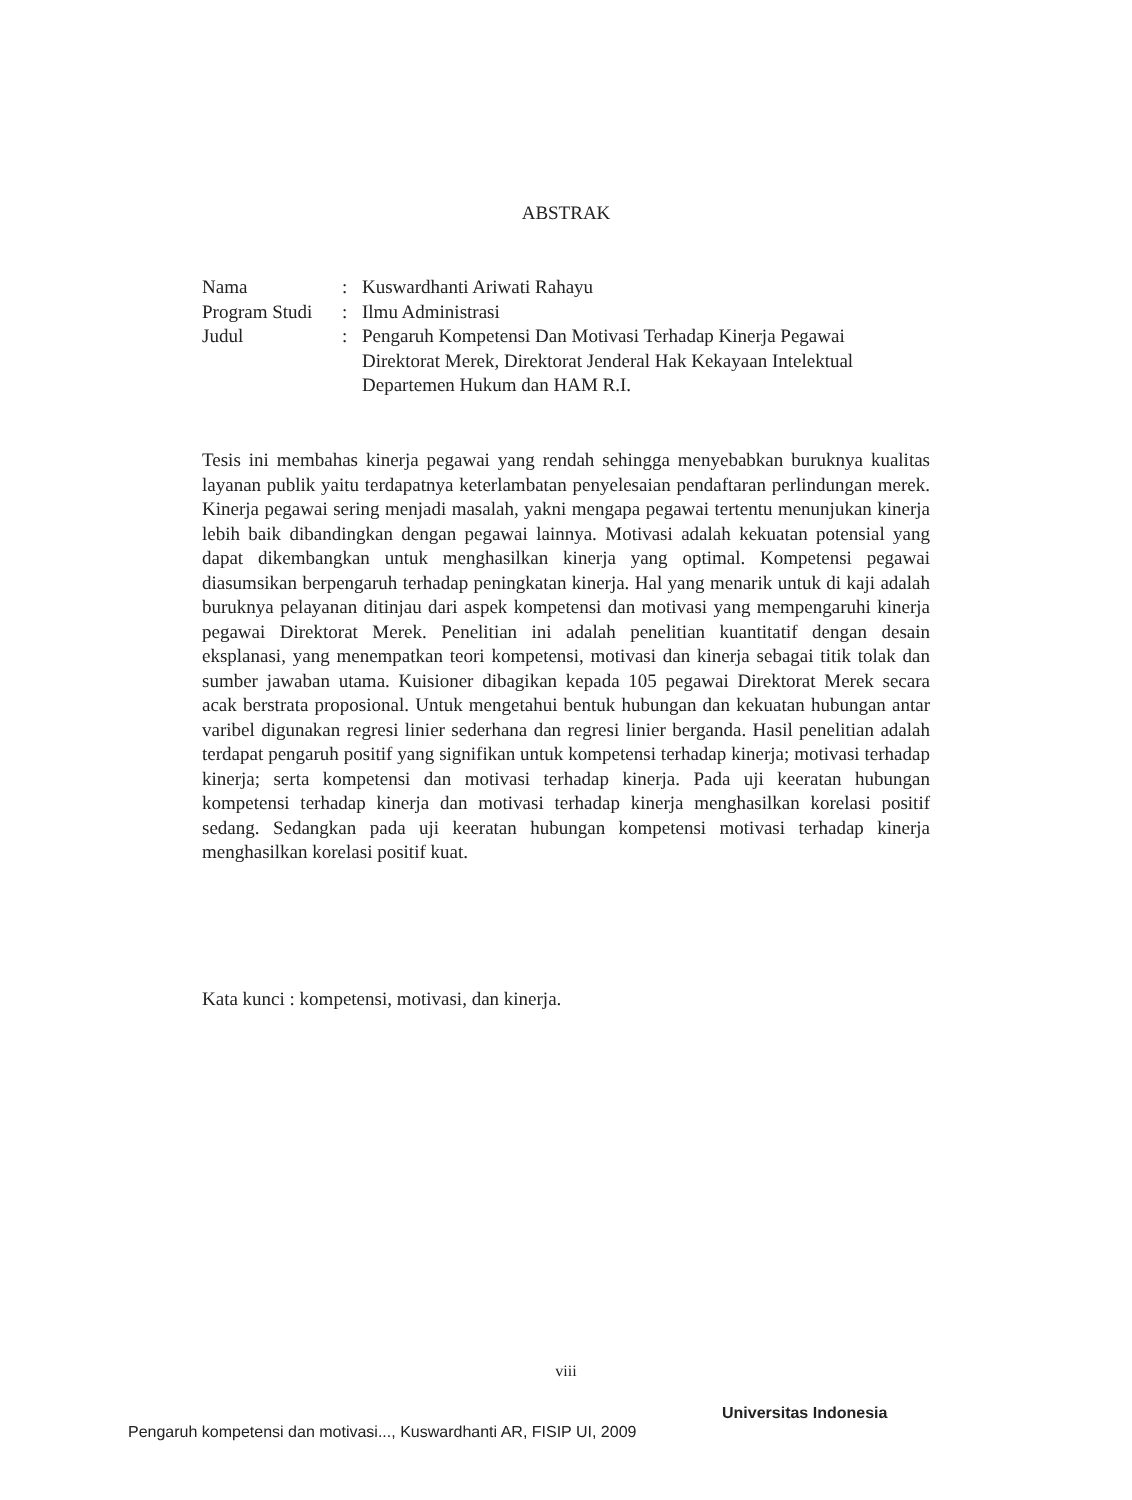ABSTRAK
| Nama | : | Kuswardhanti Ariwati Rahayu |
| Program Studi | : | Ilmu Administrasi |
| Judul | : | Pengaruh Kompetensi Dan Motivasi Terhadap Kinerja Pegawai Direktorat Merek, Direktorat Jenderal Hak Kekayaan Intelektual Departemen Hukum dan HAM R.I. |
Tesis ini membahas kinerja pegawai yang rendah sehingga menyebabkan buruknya kualitas layanan publik yaitu terdapatnya keterlambatan penyelesaian pendaftaran perlindungan merek. Kinerja pegawai sering menjadi masalah, yakni mengapa pegawai tertentu menunjukan kinerja lebih baik dibandingkan dengan pegawai lainnya. Motivasi adalah kekuatan potensial yang dapat dikembangkan untuk menghasilkan kinerja yang optimal. Kompetensi pegawai diasumsikan berpengaruh terhadap peningkatan kinerja. Hal yang menarik untuk di kaji adalah buruknya pelayanan ditinjau dari aspek kompetensi dan motivasi yang mempengaruhi kinerja pegawai Direktorat Merek. Penelitian ini adalah penelitian kuantitatif dengan desain eksplanasi, yang menempatkan teori kompetensi, motivasi dan kinerja sebagai titik tolak dan sumber jawaban utama. Kuisioner dibagikan kepada 105 pegawai Direktorat Merek secara acak berstrata proposional. Untuk mengetahui bentuk hubungan dan kekuatan hubungan antar varibel digunakan regresi linier sederhana dan regresi linier berganda. Hasil penelitian adalah terdapat pengaruh positif yang signifikan untuk kompetensi terhadap kinerja; motivasi terhadap kinerja; serta kompetensi dan motivasi terhadap kinerja. Pada uji keeratan hubungan kompetensi terhadap kinerja dan motivasi terhadap kinerja menghasilkan korelasi positif sedang. Sedangkan pada uji keeratan hubungan kompetensi motivasi terhadap kinerja menghasilkan korelasi positif kuat.
Kata kunci : kompetensi, motivasi, dan kinerja.
viii
Universitas Indonesia
Pengaruh kompetensi dan motivasi..., Kuswardhanti AR, FISIP UI, 2009